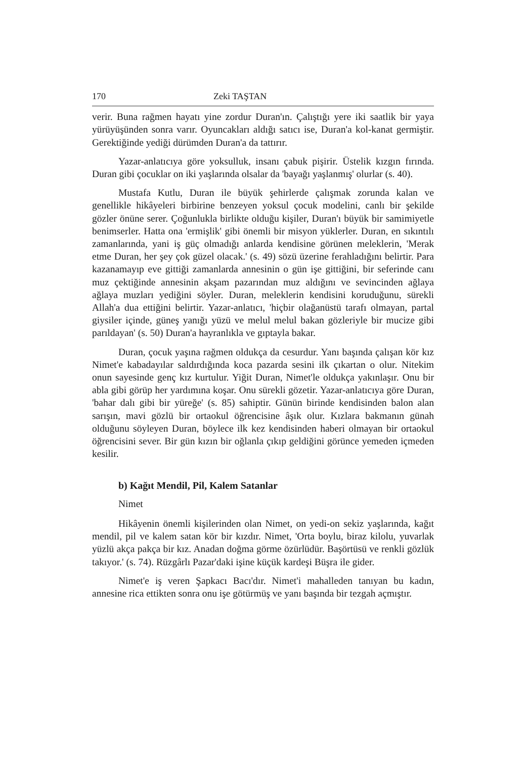170 Zeki TAŞTAN
verir. Buna rağmen hayatı yine zordur Duran'ın. Çalıştığı yere iki saatlik bir yaya yürüyüşünden sonra varır. Oyuncakları aldığı satıcı ise, Duran'a kol-kanat germiştir. Gerektiğinde yediği dürümden Duran'a da tattırır.
Yazar-anlatıcıya göre yoksulluk, insanı çabuk pişirir. Üstelik kızgın fırında. Duran gibi çocuklar on iki yaşlarında olsalar da 'bayağı yaşlanmış' olurlar (s. 40).
Mustafa Kutlu, Duran ile büyük şehirlerde çalışmak zorunda kalan ve genellikle hikâyeleri birbirine benzeyen yoksul çocuk modelini, canlı bir şekilde gözler önüne serer. Çoğunlukla birlikte olduğu kişiler, Duran'ı büyük bir samimiyetle benimserler. Hatta ona 'ermişlik' gibi önemli bir misyon yüklerler. Duran, en sıkıntılı zamanlarında, yani iş güç olmadığı anlarda kendisine görünen meleklerin, 'Merak etme Duran, her şey çok güzel olacak.' (s. 49) sözü üzerine ferahladığını belirtir. Para kazanamayıp eve gittiği zamanlarda annesinin o gün işe gittiğini, bir seferinde canı muz çektiğinde annesinin akşam pazarından muz aldığını ve sevincinden ağlaya ağlaya muzları yediğini söyler. Duran, meleklerin kendisini koruduğunu, sürekli Allah'a dua ettiğini belirtir. Yazar-anlatıcı, 'hiçbir olağanüstü tarafı olmayan, partal giysiler içinde, güneş yanığı yüzü ve melul melul bakan gözleriyle bir mucize gibi parıldayan' (s. 50) Duran'a hayranlıkla ve gıptayla bakar.
Duran, çocuk yaşına rağmen oldukça da cesurdur. Yanı başında çalışan kör kız Nimet'e kabadayılar saldırdığında koca pazarda sesini ilk çıkartan o olur. Nitekim onun sayesinde genç kız kurtulur. Yiğit Duran, Nimet'le oldukça yakınlaşır. Onu bir abla gibi görüp her yardımına koşar. Onu sürekli gözetir. Yazar-anlatıcıya göre Duran, 'bahar dalı gibi bir yüreğe' (s. 85) sahiptir. Günün birinde kendisinden balon alan sarışın, mavi gözlü bir ortaokul öğrencisine âşık olur. Kızlara bakmanın günah olduğunu söyleyen Duran, böylece ilk kez kendisinden haberi olmayan bir ortaokul öğrencisini sever. Bir gün kızın bir oğlanla çıkıp geldiğini görünce yemeden içmeden kesilir.
b) Kağıt Mendil, Pil, Kalem Satanlar
Nimet
Hikâyenin önemli kişilerinden olan Nimet, on yedi-on sekiz yaşlarında, kağıt mendil, pil ve kalem satan kör bir kızdır. Nimet, 'Orta boylu, biraz kilolu, yuvarlak yüzlü akça pakça bir kız. Anadan doğma görme özürlüdür. Başörtüsü ve renkli gözlük takıyor.' (s. 74). Rüzgârlı Pazar'daki işine küçük kardeşi Büşra ile gider.
Nimet'e iş veren Şapkacı Bacı'dır. Nimet'i mahalleden tanıyan bu kadın, annesine rica ettikten sonra onu işe götürmüş ve yanı başında bir tezgah açmıştır.